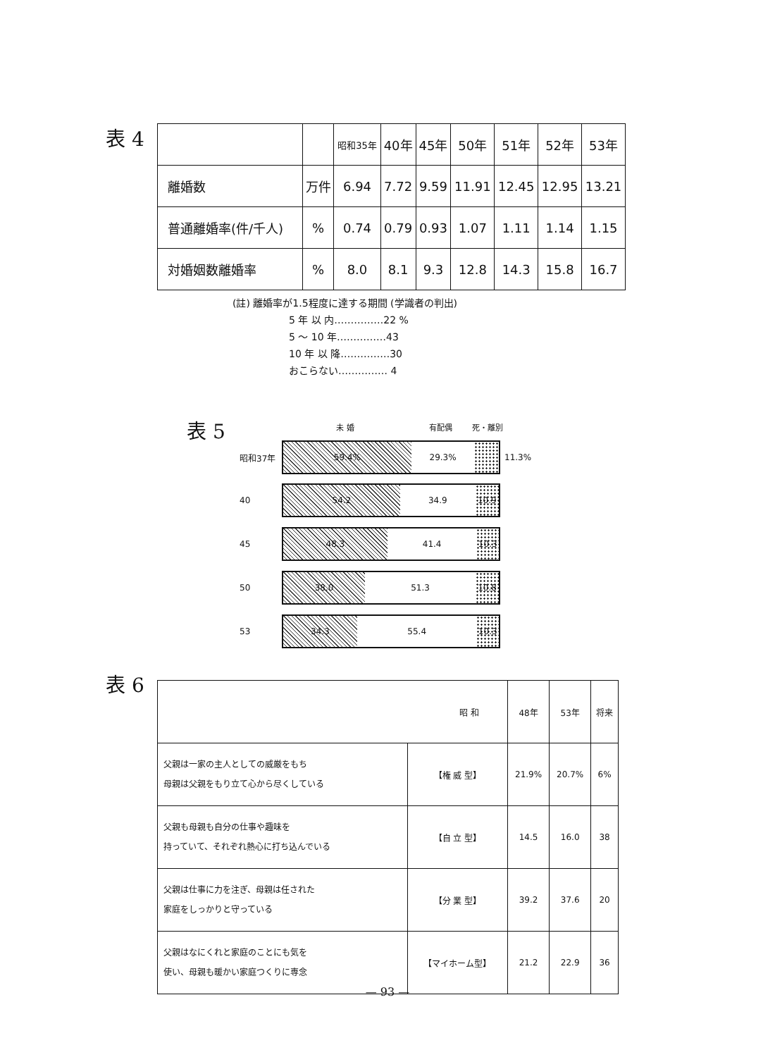表 4
| | | 昭和35年 | 40年 | 45年 | 50年 | 51年 | 52年 | 53年 |
| --- | --- | --- | --- | --- | --- | --- | --- | --- |
| 離婚数 | 万件 | 6.94 | 7.72 | 9.59 | 11.91 | 12.45 | 12.95 | 13.21 |
| 普通離婚率(件/千人) | % | 0.74 | 0.79 | 0.93 | 1.07 | 1.11 | 1.14 | 1.15 |
| 対婚姻数離婚率 | % | 8.0 | 8.1 | 9.3 | 12.8 | 14.3 | 15.8 | 16.7 |
(註) 離婚率が1.5程度に達する期間 (学識者の判出)
5 年 以 内……………22 %
5 ～ 10 年……………43
10 年 以 降……………30
おこらない…………… 4
表 5 未 婚 有配偶 死・離別
昭和37年
59.4% 29.3%
11.3%
40
54.2 34.9 10.9
45
48.3 41.4 10.3
50
38.0 51.3 10.8
53
34.3 55.4 10.3
表 6
| 昭 和 | | 48年 | 53年 | 将来 |
| 父親は一家の主人としての威厳をもち 母親は父親をもり立て心から尽くしている | 【権 威 型】 | 21.9% | 20.7% | 6% |
| 父親も母親も自分の仕事や趣味を 持っていて、それぞれ熱心に打ち込んでいる | 【自 立 型】 | 14.5 | 16.0 | 38 |
| 父親は仕事に力を注ぎ、母親は任された 家庭をしっかりと守っている | 【分 業 型】 | 39.2 | 37.6 | 20 |
| 父親はなにくれと家庭のことにも気を 使い、母親も暖かい家庭つくりに専念 | 【マイホーム型】 | 21.2 | 22.9 | 36 |
— 93 —